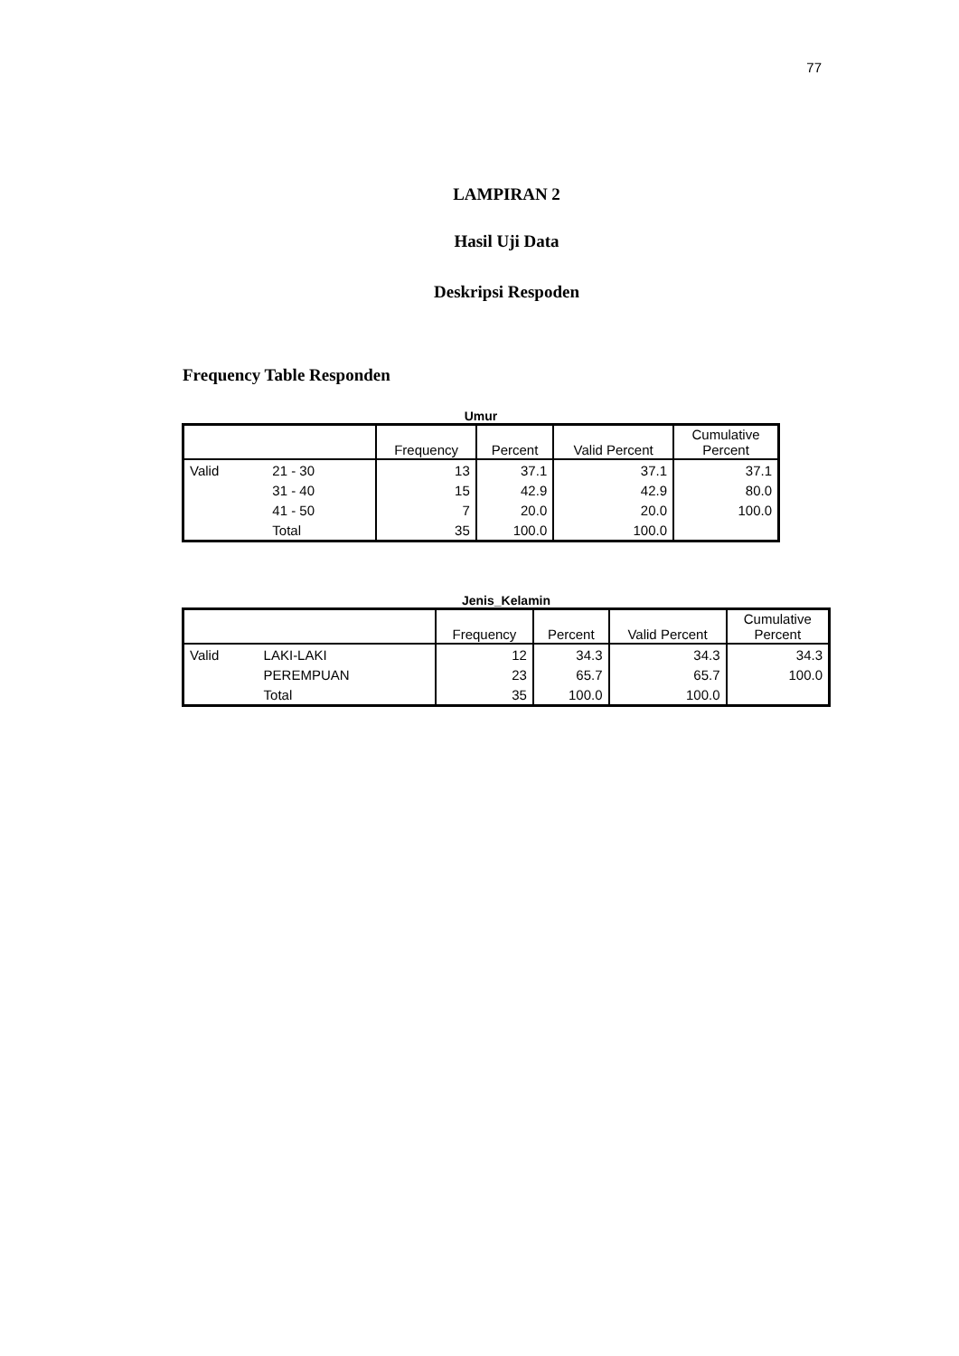77
LAMPIRAN 2
Hasil Uji Data
Deskripsi Respoden
Frequency Table Responden
Umur
| | | Frequency | Percent | Valid Percent | Cumulative Percent |
| --- | --- | --- | --- | --- | --- |
| Valid | 21 - 30 | 13 | 37.1 | 37.1 | 37.1 |
| | 31 - 40 | 15 | 42.9 | 42.9 | 80.0 |
| | 41 - 50 | 7 | 20.0 | 20.0 | 100.0 |
| | Total | 35 | 100.0 | 100.0 | |
Jenis_Kelamin
| | | Frequency | Percent | Valid Percent | Cumulative Percent |
| --- | --- | --- | --- | --- | --- |
| Valid | LAKI-LAKI | 12 | 34.3 | 34.3 | 34.3 |
| | PEREMPUAN | 23 | 65.7 | 65.7 | 100.0 |
| | Total | 35 | 100.0 | 100.0 | |